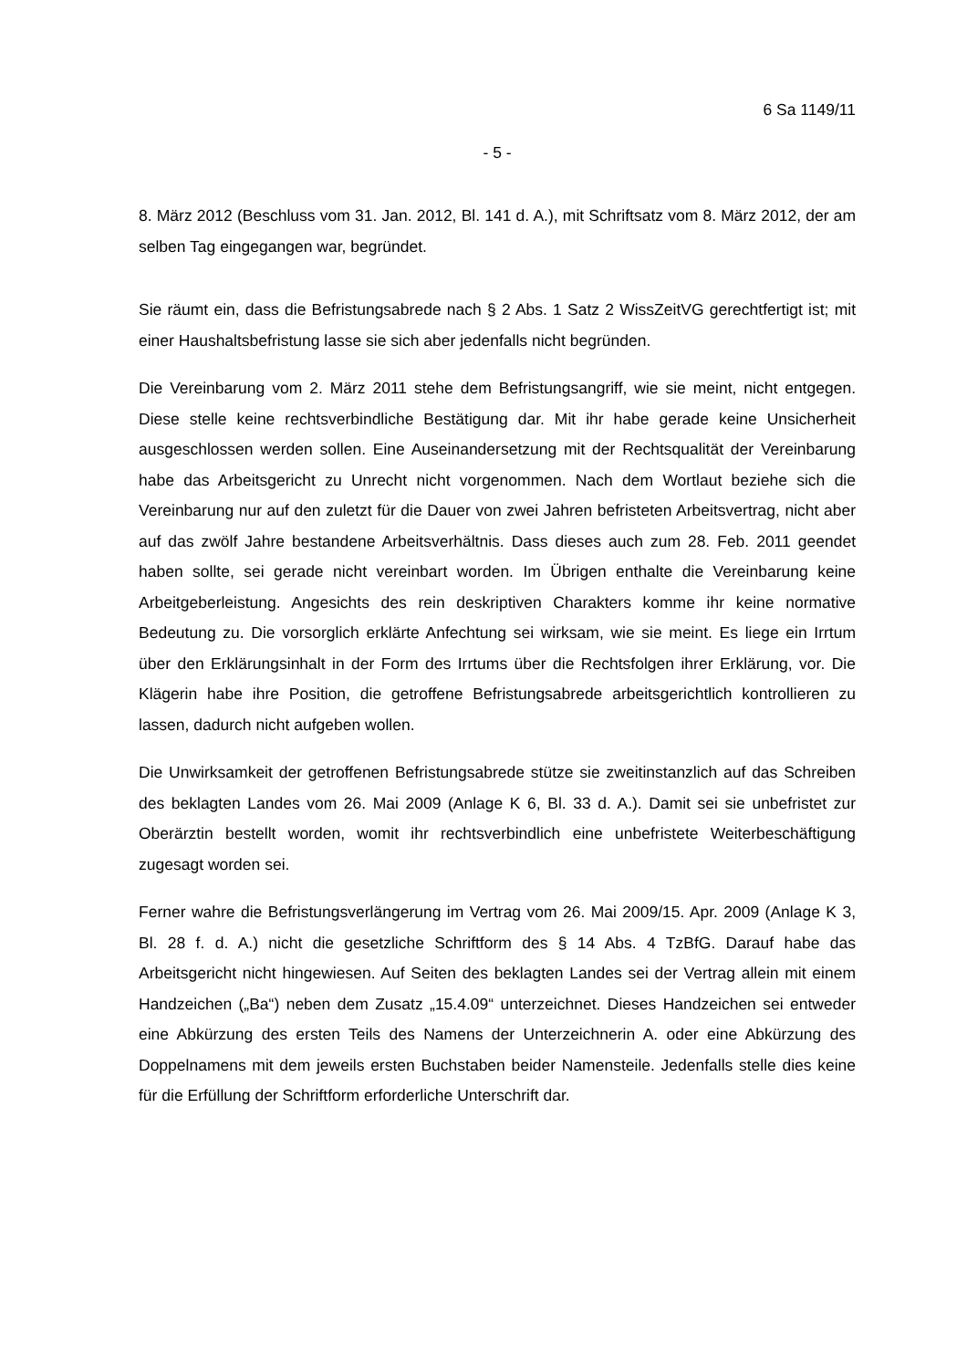6 Sa 1149/11
- 5 -
8. März 2012 (Beschluss vom 31. Jan. 2012, Bl. 141 d. A.), mit Schriftsatz vom 8. März 2012, der am selben Tag eingegangen war, begründet.
Sie räumt ein, dass die Befristungsabrede nach § 2 Abs. 1 Satz 2 WissZeitVG gerechtfertigt ist; mit einer Haushaltsbefristung lasse sie sich aber jedenfalls nicht begründen.
Die Vereinbarung vom 2. März 2011 stehe dem Befristungsangriff, wie sie meint, nicht entgegen. Diese stelle keine rechtsverbindliche Bestätigung dar. Mit ihr habe gerade keine Unsicherheit ausgeschlossen werden sollen. Eine Auseinandersetzung mit der Rechtsqualität der Vereinbarung habe das Arbeitsgericht zu Unrecht nicht vorgenommen. Nach dem Wortlaut beziehe sich die Vereinbarung nur auf den zuletzt für die Dauer von zwei Jahren befristeten Arbeitsvertrag, nicht aber auf das zwölf Jahre bestandene Arbeitsverhältnis. Dass dieses auch zum 28. Feb. 2011 geendet haben sollte, sei gerade nicht vereinbart worden. Im Übrigen enthalte die Vereinbarung keine Arbeitgeberleistung. Angesichts des rein deskriptiven Charakters komme ihr keine normative Bedeutung zu. Die vorsorglich erklärte Anfechtung sei wirksam, wie sie meint. Es liege ein Irrtum über den Erklärungsinhalt in der Form des Irrtums über die Rechtsfolgen ihrer Erklärung, vor. Die Klägerin habe ihre Position, die getroffene Befristungsabrede arbeitsgerichtlich kontrollieren zu lassen, dadurch nicht aufgeben wollen.
Die Unwirksamkeit der getroffenen Befristungsabrede stütze sie zweitinstanzlich auf das Schreiben des beklagten Landes vom 26. Mai 2009 (Anlage K 6, Bl. 33 d. A.). Damit sei sie unbefristet zur Oberärztin bestellt worden, womit ihr rechtsverbindlich eine unbefristete Weiterbeschäftigung zugesagt worden sei.
Ferner wahre die Befristungsverlängerung im Vertrag vom 26. Mai 2009/15. Apr. 2009 (Anlage K 3, Bl. 28 f. d. A.) nicht die gesetzliche Schriftform des § 14 Abs. 4 TzBfG. Darauf habe das Arbeitsgericht nicht hingewiesen. Auf Seiten des beklagten Landes sei der Vertrag allein mit einem Handzeichen („Ba“) neben dem Zusatz „15.4.09“ unterzeichnet. Dieses Handzeichen sei entweder eine Abkürzung des ersten Teils des Namens der Unterzeichnerin A. oder eine Abkürzung des Doppelnamens mit dem jeweils ersten Buchstaben beider Namensteile. Jedenfalls stelle dies keine für die Erfüllung der Schriftform erforderliche Unterschrift dar.